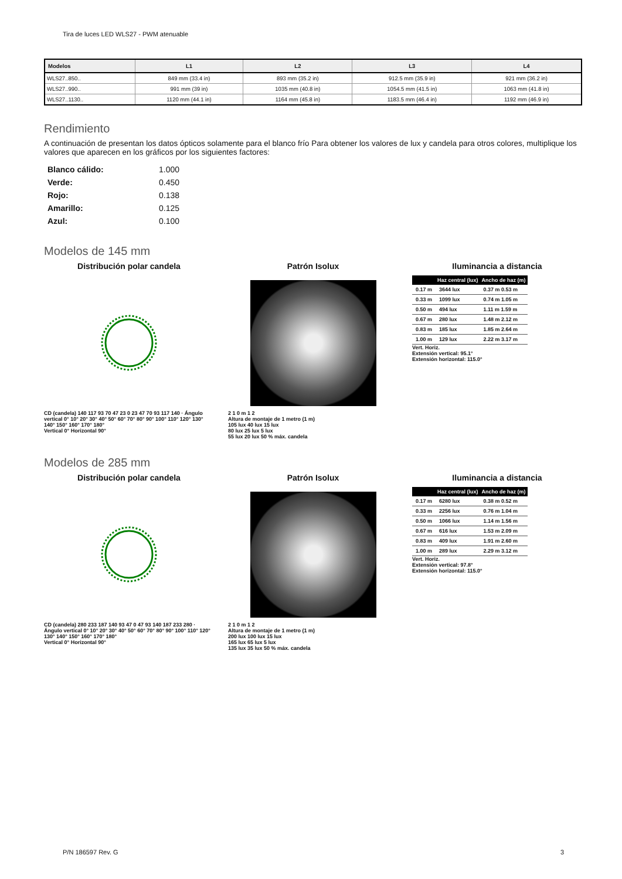Tira de luces LED WLS27 - PWM atenuable
| Modelos | L1 | L2 | L3 | L4 |
| --- | --- | --- | --- | --- |
| WLS27..850.. | 849 mm (33.4 in) | 893 mm (35.2 in) | 912.5 mm (35.9 in) | 921 mm (36.2 in) |
| WLS27..990.. | 991 mm (39 in) | 1035 mm (40.8 in) | 1054.5 mm (41.5 in) | 1063 mm (41.8 in) |
| WLS27..1130.. | 1120 mm (44.1 in) | 1164 mm (45.8 in) | 1183.5 mm (46.4 in) | 1192 mm (46.9 in) |
Rendimiento
A continuación de presentan los datos ópticos solamente para el blanco frío Para obtener los valores de lux y candela para otros colores, multiplique los valores que aparecen en los gráficos por los siguientes factores:
| Blanco cálido: | 1.000 |
| Verde: | 0.450 |
| Rojo: | 0.138 |
| Amarillo: | 0.125 |
| Azul: | 0.100 |
Modelos de 145 mm
Distribución polar candela
CD (candela) 140 117 93 70 47 23 0 23 47 70 93 117 140 · Ángulo vertical 0° 10° 20° 30° 40° 50° 60° 70° 80° 90° 100° 110° 120° 130° 140° 150° 160° 170° 180°
Vertical 0° Horizontal 90°
Patrón Isolux
2 1 0 m 1 2
Altura de montaje de 1 metro (1 m)
105 lux 40 lux 15 lux
80 lux 25 lux 5 lux
55 lux 20 lux 50 % máx. candela
Iluminancia a distancia
| | Haz central (lux) | Ancho de haz (m) |
| --- | --- | --- |
| 0.17 m | 3644 lux | 0.37 m 0.53 m |
| 0.33 m | 1099 lux | 0.74 m 1.05 m |
| 0.50 m | 494 lux | 1.11 m 1.59 m |
| 0.67 m | 280 lux | 1.48 m 2.12 m |
| 0.83 m | 185 lux | 1.85 m 2.64 m |
| 1.00 m | 129 lux | 2.22 m 3.17 m |
Vert. Horiz.
Extensión vertical: 95.1°
Extensión horizontal: 115.0°
Modelos de 285 mm
Distribución polar candela
CD (candela) 280 233 187 140 93 47 0 47 93 140 187 233 280 · Ángulo vertical 0° 10° 20° 30° 40° 50° 60° 70° 80° 90° 100° 110° 120° 130° 140° 150° 160° 170° 180°
Vertical 0° Horizontal 90°
Patrón Isolux
2 1 0 m 1 2
Altura de montaje de 1 metro (1 m)
200 lux 100 lux 15 lux
165 lux 65 lux 5 lux
135 lux 35 lux 50 % máx. candela
Iluminancia a distancia
| | Haz central (lux) | Ancho de haz (m) |
| --- | --- | --- |
| 0.17 m | 6280 lux | 0.38 m 0.52 m |
| 0.33 m | 2256 lux | 0.76 m 1.04 m |
| 0.50 m | 1066 lux | 1.14 m 1.56 m |
| 0.67 m | 616 lux | 1.53 m 2.09 m |
| 0.83 m | 409 lux | 1.91 m 2.60 m |
| 1.00 m | 289 lux | 2.29 m 3.12 m |
Vert. Horiz.
Extensión vertical: 97.8°
Extensión horizontal: 115.0°
P/N 186597 Rev. G 3